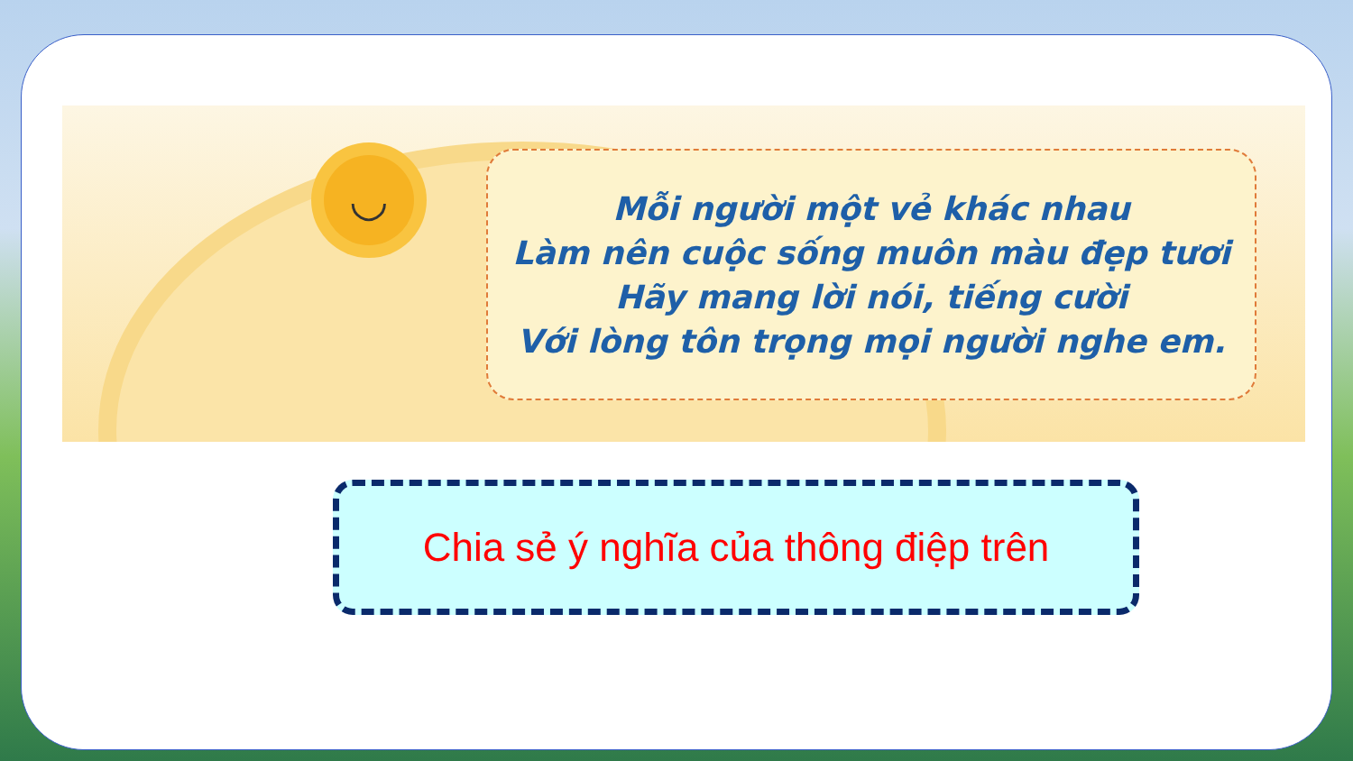◡
Mỗi người một vẻ khác nhau
Làm nên cuộc sống muôn màu đẹp tươi
Hãy mang lời nói, tiếng cười
Với lòng tôn trọng mọi người nghe em.
Chia sẻ ý nghĩa của thông điệp trên